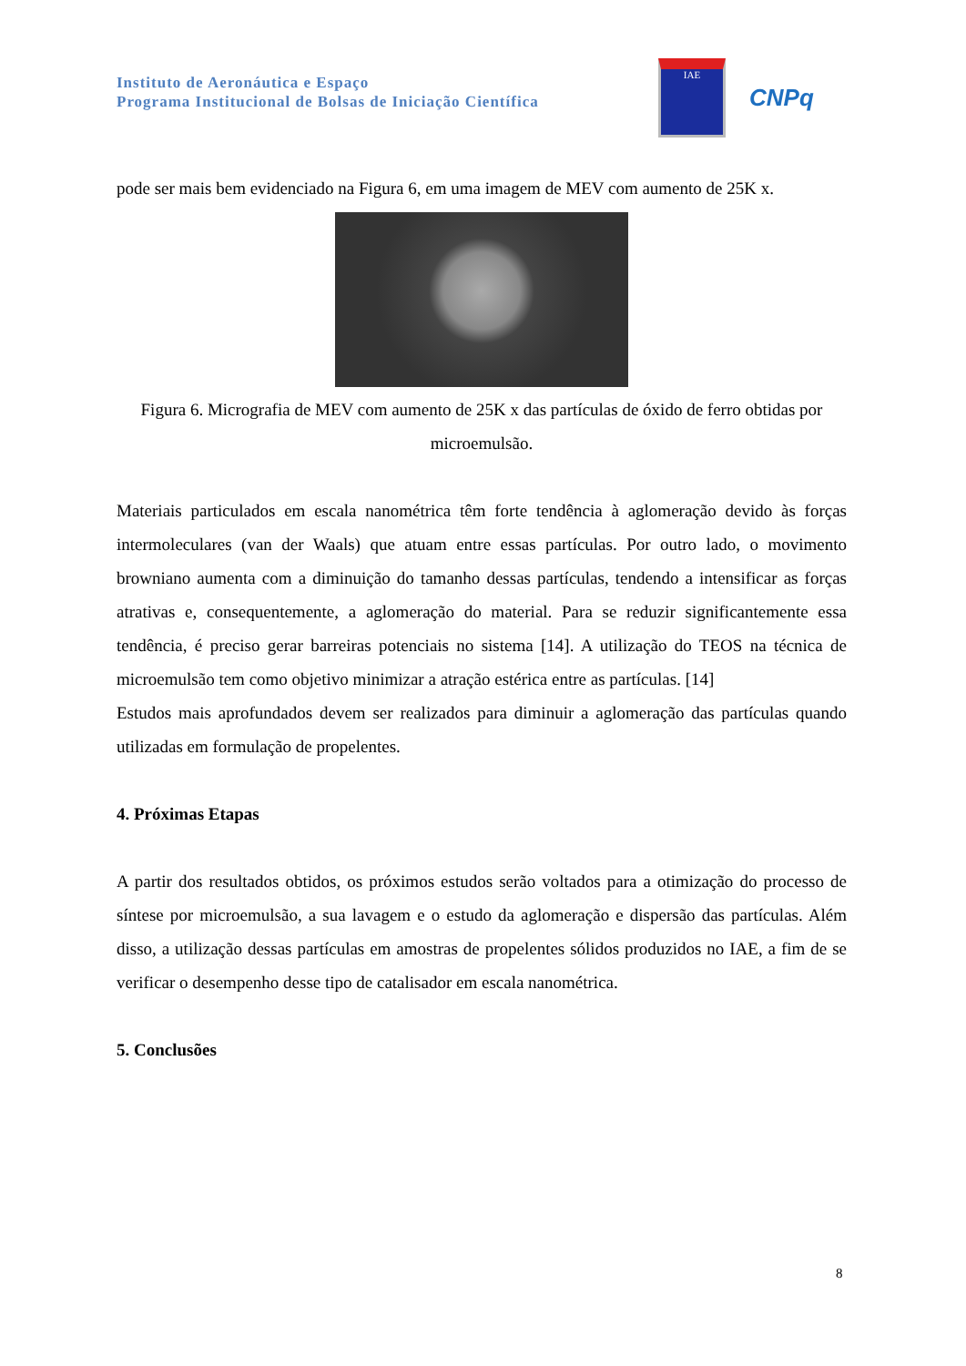Instituto de Aeronáutica e Espaço
Programa Institucional de Bolsas de Iniciação Científica
IAE
CNPq
pode ser mais bem evidenciado na Figura 6, em uma imagem de MEV com aumento de 25K x.
Figura 6. Micrografia de MEV com aumento de 25K x das partículas de óxido de ferro obtidas por microemulsão.
Materiais particulados em escala nanométrica têm forte tendência à aglomeração devido às forças intermoleculares (van der Waals) que atuam entre essas partículas. Por outro lado, o movimento browniano aumenta com a diminuição do tamanho dessas partículas, tendendo a intensificar as forças atrativas e, consequentemente, a aglomeração do material. Para se reduzir significantemente essa tendência, é preciso gerar barreiras potenciais no sistema [14]. A utilização do TEOS na técnica de microemulsão tem como objetivo minimizar a atração estérica entre as partículas. [14]
Estudos mais aprofundados devem ser realizados para diminuir a aglomeração das partículas quando utilizadas em formulação de propelentes.
4. Próximas Etapas
A partir dos resultados obtidos, os próximos estudos serão voltados para a otimização do processo de síntese por microemulsão, a sua lavagem e o estudo da aglomeração e dispersão das partículas. Além disso, a utilização dessas partículas em amostras de propelentes sólidos produzidos no IAE, a fim de se verificar o desempenho desse tipo de catalisador em escala nanométrica.
5. Conclusões
8